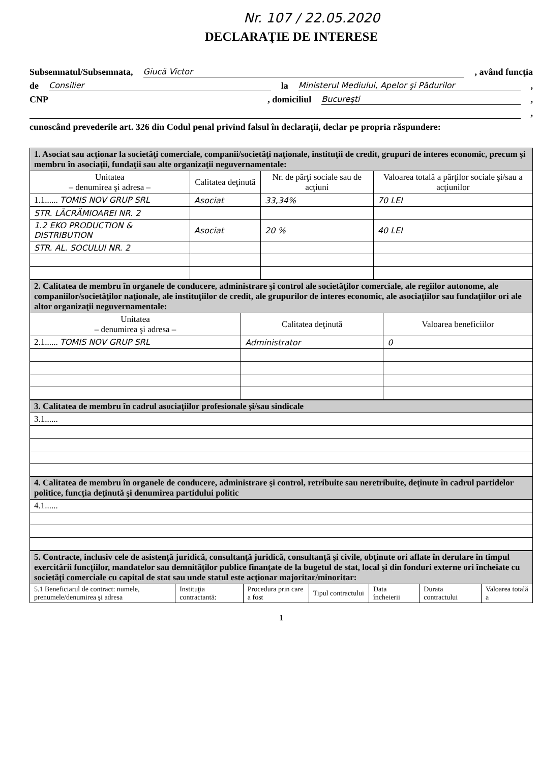Nr. 107 / 22.05.2020
DECLARAŢIE DE INTERESE
Subsemnatul/Subsemnata, Giucă Victor , având funcţia
de Consilier la Ministerul Mediului, Apelor şi Pădurilor ,
CNP , domiciliul Bucureşti ,
,
cunoscând prevederile art. 326 din Codul penal privind falsul în declaraţii, declar pe propria răspundere:
| 1. Asociat sau acţionar la societăţi comerciale, companii/societăţi naţionale, instituţii de credit, grupuri de interes economic, precum şi membru în asociaţii, fundaţii sau alte organizaţii neguvernamentale: | | | |
| Unitatea – denumirea şi adresa – | Calitatea deţinută | Nr. de părţi sociale sau de acţiuni | Valoarea totală a părţilor sociale şi/sau a acţiunilor |
| 1.1...... TOMIS NOV GRUP SRL | Asociat | 33,34% | 70 LEI |
| STR. LĂCRĂMIOAREI NR. 2 | | | |
| 1.2 EKO PRODUCTION & DISTRIBUTION | Asociat | 20 % | 40 LEI |
| STR. AL. SOCULUI NR. 2 | | | |
| 2. Calitatea de membru în organele de conducere, administrare şi control ale societăţilor comerciale, ale regiilor autonome, ale companiilor/societăţilor naţionale, ale instituţiilor de credit, ale grupurilor de interes economic, ale asociaţiilor sau fundaţiilor ori ale altor organizaţii neguvernamentale: | | |
| Unitatea – denumirea şi adresa – | Calitatea deţinută | Valoarea beneficiilor |
| 2.1...... TOMIS NOV GRUP SRL | Administrator | 0 |
| 3. Calitatea de membru în cadrul asociaţiilor profesionale şi/sau sindicale |
| 3.1...... |
| 4. Calitatea de membru în organele de conducere, administrare şi control, retribuite sau neretribuite, deţinute în cadrul partidelor politice, funcţia deţinută şi denumirea partidului politic |
| 4.1...... |
| 5. Contracte, inclusiv cele de asistenţă juridică, consultanţă juridică, consultanţă şi civile, obţinute ori aflate în derulare în timpul exercitării funcţiilor, mandatelor sau demnităţilor publice finanţate de la bugetul de stat, local şi din fonduri externe ori încheiate cu societăţi comerciale cu capital de stat sau unde statul este acţionar majoritar/minoritar: | | | | | | |
| 5.1 Beneficiarul de contract: numele, prenumele/denumirea şi adresa | Instituţia contractantă: | Procedura prin care a fost | Tipul contractului | Data încheierii | Durata contractului | Valoarea totală a |
1